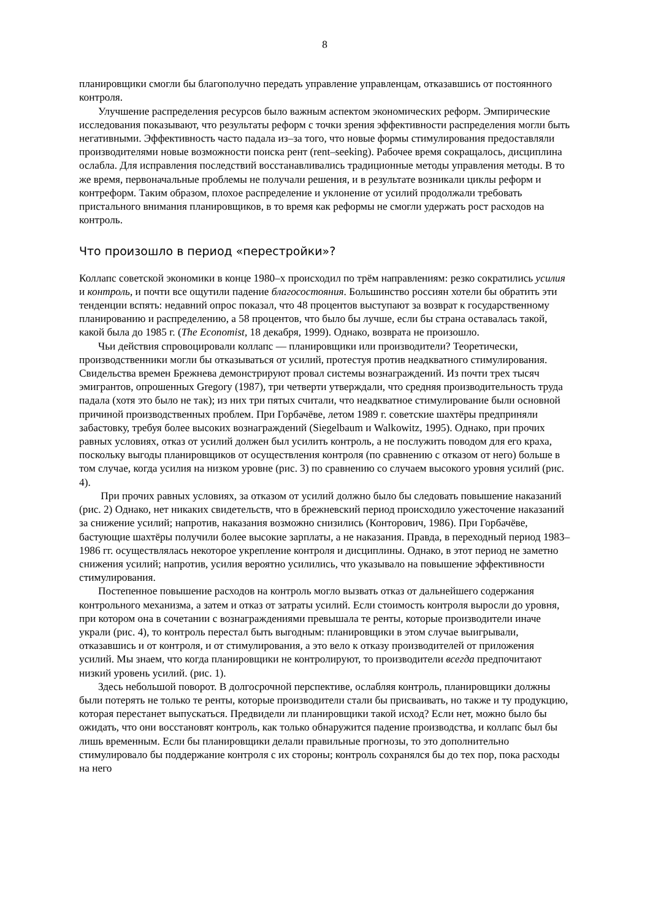8
планировщики смогли бы благополучно передать управление управленцам, отказавшись от постоянного контроля.
Улучшение распределения ресурсов было важным аспектом экономических реформ. Эмпирические исследования показывают, что результаты реформ с точки зрения эффективности распределения могли быть негативными. Эффективность часто падала из–за того, что новые формы стимулирования предоставляли производителями новые возможности поиска рент (rent–seeking). Рабочее время сокращалось, дисциплина ослабла. Для исправления последствий восстанавливались традиционные методы управления методы. В то же время, первоначальные проблемы не получали решения, и в результате возникали циклы реформ и контреформ. Таким образом, плохое распределение и уклонение от усилий продолжали требовать пристального внимания планировщиков, в то время как реформы не смогли удержать рост расходов на контроль.
Что произошло в период «перестройки»?
Коллапс советской экономики в конце 1980–х происходил по трём направлениям: резко сократились усилия и контроль, и почти все ощутили падение благосостояния. Большинство россиян хотели бы обратить эти тенденции вспять: недавний опрос показал, что 48 процентов выступают за возврат к государственному планированию и распределению, а 58 процентов, что было бы лучше, если бы страна оставалась такой, какой была до 1985 г. (The Economist, 18 декабря, 1999). Однако, возврата не произошло.
Чьи действия спровоцировали коллапс — планировщики или производители? Теоретически, производственники могли бы отказываться от усилий, протестуя против неадкватного стимулирования. Свидельства времен Брежнева демонстрируют провал системы вознаграждений. Из почти трех тысяч эмигрантов, опрошенных Gregory (1987), три четверти утверждали, что средняя производительность труда падала (хотя это было не так); из них три пятых считали, что неадкватное стимулирование были основной причиной производственных проблем. При Горбачёве, летом 1989 г. советские шахтёры предприняли забастовку, требуя более высоких вознаграждений (Siegelbaum и Walkowitz, 1995). Однако, при прочих равных условиях, отказ от усилий должен был усилить контроль, а не послужить поводом для его краха, поскольку выгоды планировщиков от осуществления контроля (по сравнению с отказом от него) больше в том случае, когда усилия на низком уровне (рис. 3) по сравнению со случаем высокого уровня усилий (рис. 4).
При прочих равных условиях, за отказом от усилий должно было бы следовать повышение наказаний (рис. 2) Однако, нет никаких свидетельств, что в брежневский период происходило ужесточение наказаний за снижение усилий; напротив, наказания возможно снизились (Конторович, 1986). При Горбачёве, бастующие шахтёры получили более высокие зарплаты, а не наказания. Правда, в переходный период 1983–1986 гг. осуществлялась некоторое укрепление контроля и дисциплины. Однако, в этот период не заметно снижения усилий; напротив, усилия вероятно усилились, что указывало на повышение эффективности стимулирования.
Постепенное повышение расходов на контроль могло вызвать отказ от дальнейшего содержания контрольного механизма, а затем и отказ от затраты усилий. Если стоимость контроля выросли до уровня, при котором она в сочетании с вознаграждениями превышала те ренты, которые производители иначе украли (рис. 4), то контроль перестал быть выгодным: планировщики в этом случае выигрывали, отказавшись и от контроля, и от стимулирования, а это вело к отказу производителей от приложения усилий. Мы знаем, что когда планировщики не контролируют, то производители всегда предпочитают низкий уровень усилий. (рис. 1).
Здесь небольшой поворот. В долгосрочной перспективе, ослабляя контроль, планировщики должны были потерять не только те ренты, которые производители стали бы присваивать, но также и ту продукцию, которая перестанет выпускаться. Предвидели ли планировщики такой исход? Если нет, можно было бы ожидать, что они восстановят контроль, как только обнаружится падение производства, и коллапс был бы лишь временным. Если бы планировщики делали правильные прогнозы, то это дополнительно стимулировало бы поддержание контроля с их стороны; контроль сохранялся бы до тех пор, пока расходы на него